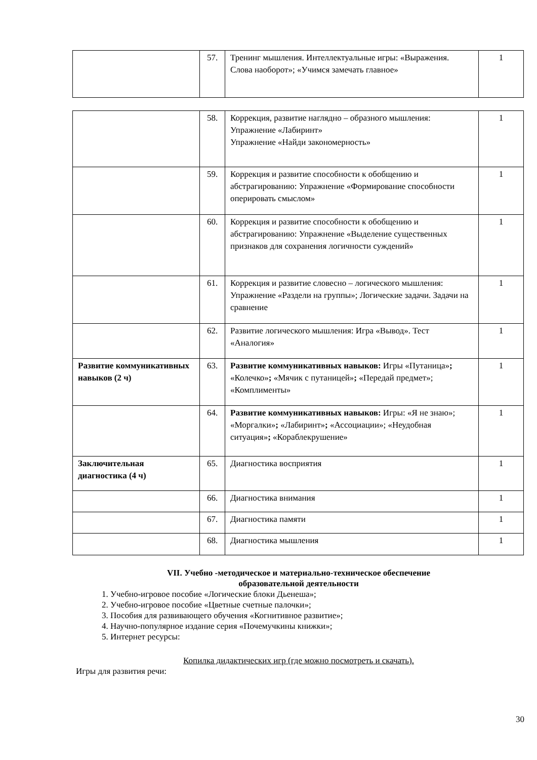| | 57. | Тренинг мышления. Интеллектуальные игры: «Выражения. Слова наоборот»; «Учимся замечать главное» | 1 |
| | 58. | Коррекция, развитие наглядно – образного мышления: Упражнение «Лабиринт» Упражнение «Найди закономерность» | 1 |
| | 59. | Коррекция и развитие способности к обобщению и абстрагированию: Упражнение «Формирование способности оперировать смыслом» | 1 |
| | 60. | Коррекция и развитие способности к обобщению и абстрагированию: Упражнение «Выделение существенных признаков для сохранения логичности суждений» | 1 |
| | 61. | Коррекция и развитие словесно – логического мышления: Упражнение «Раздели на группы»; Логические задачи. Задачи на сравнение | 1 |
| | 62. | Развитие логического мышления: Игра «Вывод». Тест «Аналогия» | 1 |
| Развитие коммуникативных навыков (2 ч) | 63. | Развитие коммуникативных навыков: Игры «Путаница» ; «Колечко» ; «Мячик с путаницей» ; «Передай предмет»; «Комплименты» | 1 |
| | 64. | Развитие коммуникативных навыков: Игры: «Я не знаю»; «Моргалки» ; «Лабиринт» ; «Ассоциации»; «Неудобная ситуация» ; «Кораблекрушение» | 1 |
| Заключительная диагностика (4 ч) | 65. | Диагностика восприятия | 1 |
| | 66. | Диагностика внимания | 1 |
| | 67. | Диагностика памяти | 1 |
| | 68. | Диагностика мышления | 1 |
VII. Учебно -методическое и материально-техническое обеспечение
образовательной деятельности
1. Учебно-игровое пособие «Логические блоки Дьенеша»;
2. Учебно-игровое пособие «Цветные счетные палочки»;
3. Пособия для развивающего обучения «Когнитивное развитие»;
4. Научно-популярное издание серия «Почемучкины книжки»;
5. Интернет ресурсы:
Копилка дидактических игр (где можно посмотреть и скачать).
Игры для развития речи:
30